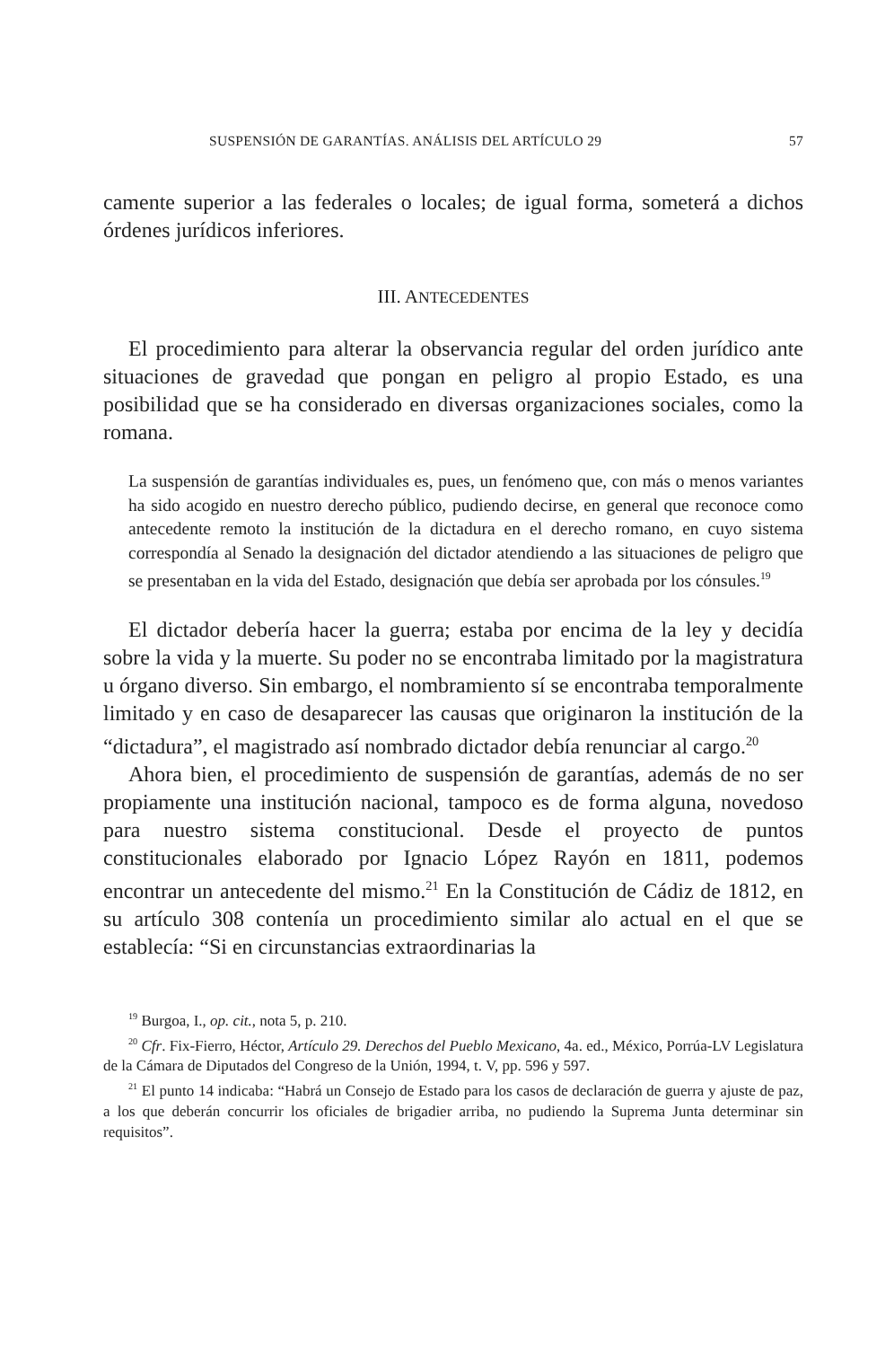SUSPENSIÓN DE GARANTÍAS. ANÁLISIS DEL ARTÍCULO 29 57
camente superior a las federales o locales; de igual forma, someterá a dichos órdenes jurídicos inferiores.
III. ANTECEDENTES
El procedimiento para alterar la observancia regular del orden jurídico ante situaciones de gravedad que pongan en peligro al propio Estado, es una posibilidad que se ha considerado en diversas organizaciones sociales, como la romana.
La suspensión de garantías individuales es, pues, un fenómeno que, con más o menos variantes ha sido acogido en nuestro derecho público, pudiendo decirse, en general que reconoce como antecedente remoto la institución de la dictadura en el derecho romano, en cuyo sistema correspondía al Senado la designación del dictador atendiendo a las situaciones de peligro que se presentaban en la vida del Estado, designación que debía ser aprobada por los cónsules.<sup>19</sup>
El dictador debería hacer la guerra; estaba por encima de la ley y decidía sobre la vida y la muerte. Su poder no se encontraba limitado por la magistratura u órgano diverso. Sin embargo, el nombramiento sí se encontraba temporalmente limitado y en caso de desaparecer las causas que originaron la institución de la “dictadura”, el magistrado así nombrado dictador debía renunciar al cargo.<sup>20</sup>
Ahora bien, el procedimiento de suspensión de garantías, además de no ser propiamente una institución nacional, tampoco es de forma alguna, novedoso para nuestro sistema constitucional. Desde el proyecto de puntos constitucionales elaborado por Ignacio López Rayón en 1811, podemos encontrar un antecedente del mismo.<sup>21</sup> En la Constitución de Cádiz de 1812, en su artículo 308 contenía un procedimiento similar alo actual en el que se establecía: “Si en circunstancias extraordinarias la
<sup>19</sup> Burgoa, I., op. cit., nota 5, p. 210.
<sup>20</sup> Cfr. Fix-Fierro, Héctor, Artículo 29. Derechos del Pueblo Mexicano, 4a. ed., México, Porrúa-LV Legislatura de la Cámara de Diputados del Congreso de la Unión, 1994, t. V, pp. 596 y 597.
<sup>21</sup> El punto 14 indicaba: “Habrá un Consejo de Estado para los casos de declaración de guerra y ajuste de paz, a los que deberán concurrir los oficiales de brigadier arriba, no pudiendo la Suprema Junta determinar sin requisitos”.